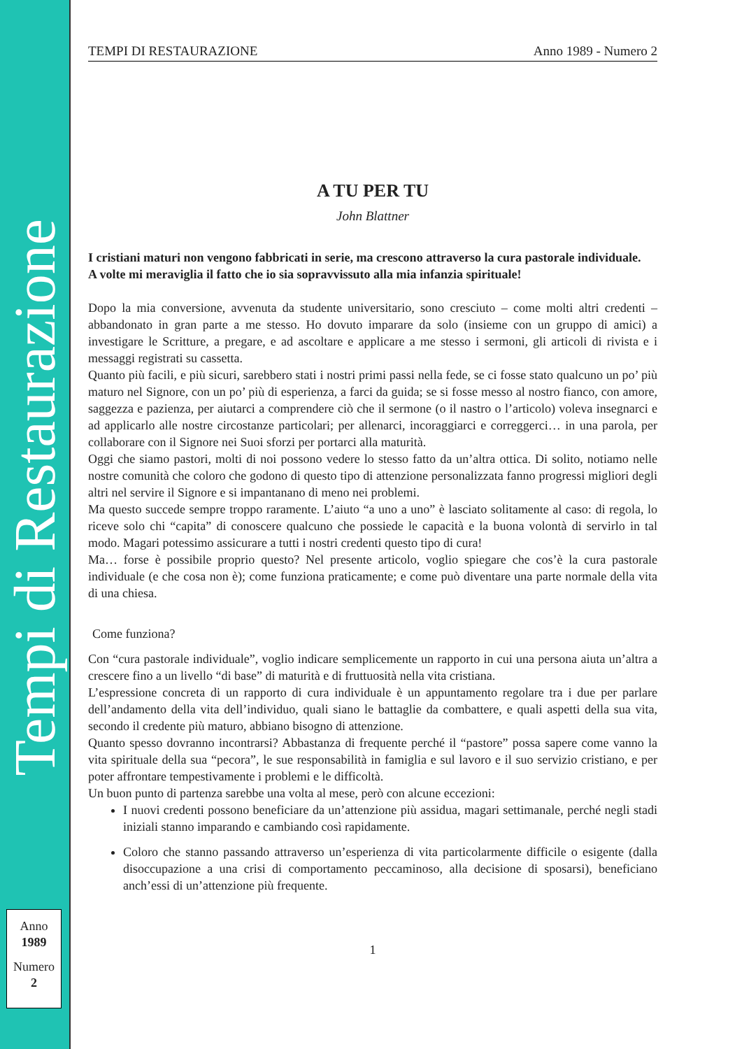Tempi di Restaurazione
Anno
1989
Numero
2
TEMPI DI RESTAURAZIONE Anno 1989 - Numero 2
A TU PER TU
John Blattner
I cristiani maturi non vengono fabbricati in serie, ma crescono attraverso la cura pastorale individuale.
A volte mi meraviglia il fatto che io sia sopravvissuto alla mia infanzia spirituale!
Dopo la mia conversione, avvenuta da studente universitario, sono cresciuto – come molti altri credenti – abbandonato in gran parte a me stesso. Ho dovuto imparare da solo (insieme con un gruppo di amici) a investigare le Scritture, a pregare, e ad ascoltare e applicare a me stesso i sermoni, gli articoli di rivista e i messaggi registrati su cassetta.
Quanto più facili, e più sicuri, sarebbero stati i nostri primi passi nella fede, se ci fosse stato qualcuno un po’ più maturo nel Signore, con un po’ più di esperienza, a farci da guida; se si fosse messo al nostro fianco, con amore, saggezza e pazienza, per aiutarci a comprendere ciò che il sermone (o il nastro o l’articolo) voleva insegnarci e ad applicarlo alle nostre circostanze particolari; per allenarci, incoraggiarci e correggerci… in una parola, per collaborare con il Signore nei Suoi sforzi per portarci alla maturità.
Oggi che siamo pastori, molti di noi possono vedere lo stesso fatto da un’altra ottica. Di solito, notiamo nelle nostre comunità che coloro che godono di questo tipo di attenzione personalizzata fanno progressi migliori degli altri nel servire il Signore e si impantanano di meno nei problemi.
Ma questo succede sempre troppo raramente. L’aiuto “a uno a uno” è lasciato solitamente al caso: di regola, lo riceve solo chi “capita” di conoscere qualcuno che possiede le capacità e la buona volontà di servirlo in tal modo. Magari potessimo assicurare a tutti i nostri credenti questo tipo di cura!
Ma… forse è possibile proprio questo? Nel presente articolo, voglio spiegare che cos’è la cura pastorale individuale (e che cosa non è); come funziona praticamente; e come può diventare una parte normale della vita di una chiesa.
Come funziona?
Con “cura pastorale individuale”, voglio indicare semplicemente un rapporto in cui una persona aiuta un’altra a crescere fino a un livello “di base” di maturità e di fruttuosità nella vita cristiana.
L’espressione concreta di un rapporto di cura individuale è un appuntamento regolare tra i due per parlare dell’andamento della vita dell’individuo, quali siano le battaglie da combattere, e quali aspetti della sua vita, secondo il credente più maturo, abbiano bisogno di attenzione.
Quanto spesso dovranno incontrarsi? Abbastanza di frequente perché il “pastore” possa sapere come vanno la vita spirituale della sua “pecora”, le sue responsabilità in famiglia e sul lavoro e il suo servizio cristiano, e per poter affrontare tempestivamente i problemi e le difficoltà.
Un buon punto di partenza sarebbe una volta al mese, però con alcune eccezioni:
I nuovi credenti possono beneficiare da un’attenzione più assidua, magari settimanale, perché negli stadi iniziali stanno imparando e cambiando così rapidamente.
Coloro che stanno passando attraverso un’esperienza di vita particolarmente difficile o esigente (dalla disoccupazione a una crisi di comportamento peccaminoso, alla decisione di sposarsi), beneficiano anch’essi di un’attenzione più frequente.
1